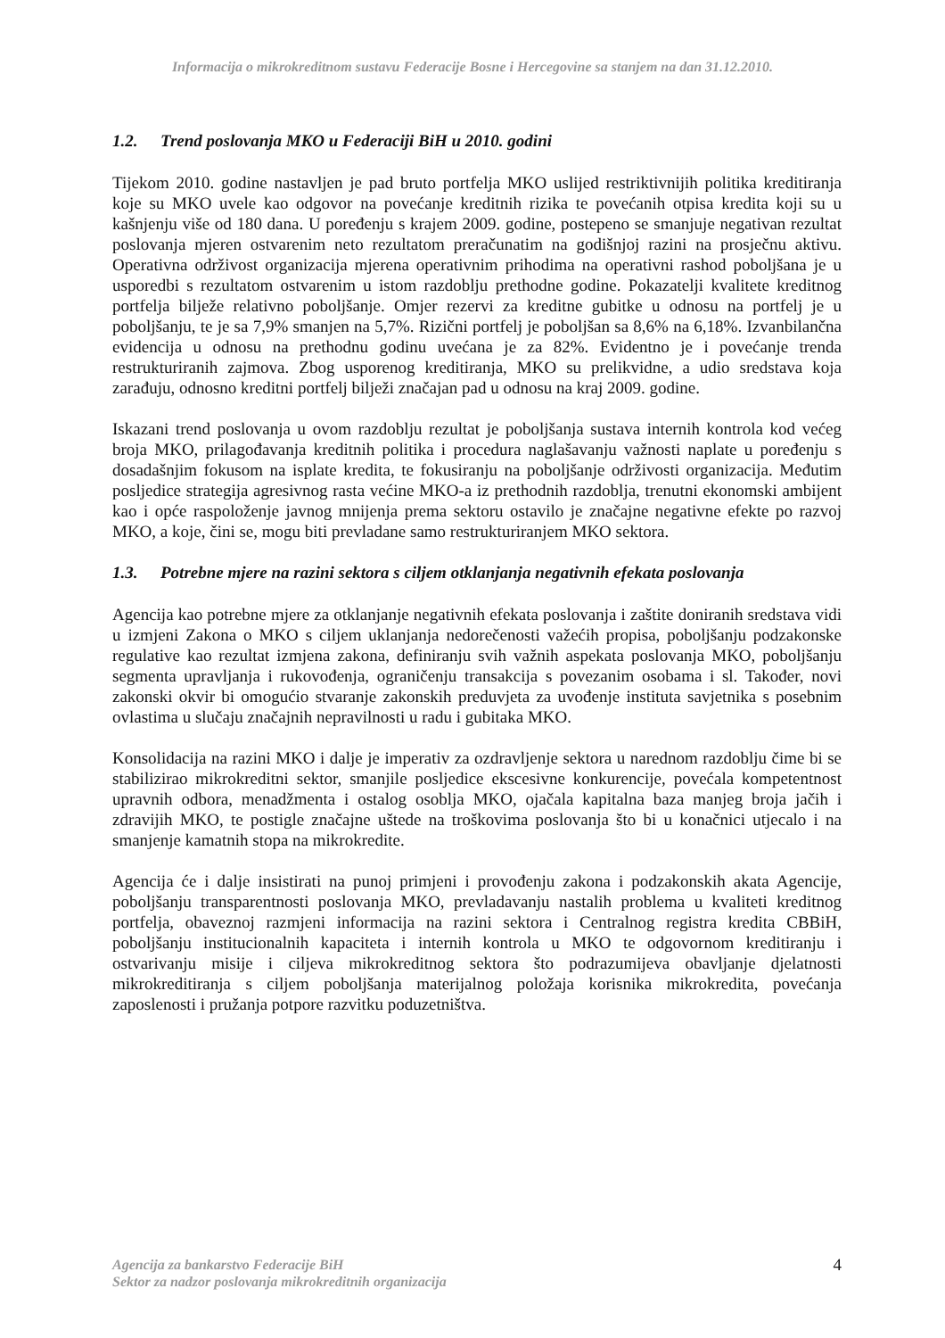Informacija o mikrokreditnom sustavu Federacije Bosne i Hercegovine sa stanjem na dan 31.12.2010.
1.2. Trend poslovanja MKO u Federaciji BiH u 2010. godini
Tijekom 2010. godine nastavljen je pad bruto portfelja MKO uslijed restriktivnijih politika kreditiranja koje su MKO uvele kao odgovor na povećanje kreditnih rizika te povećanih otpisa kredita koji su u kašnjenju više od 180 dana. U poređenju s krajem 2009. godine, postepeno se smanjuje negativan rezultat poslovanja mjeren ostvarenim neto rezultatom preračunatim na godišnjoj razini na prosječnu aktivu. Operativna održivost organizacija mjerena operativnim prihodima na operativni rashod poboljšana je u usporedbi s rezultatom ostvarenim u istom razdoblju prethodne godine. Pokazatelji kvalitete kreditnog portfelja bilježe relativno poboljšanje. Omjer rezervi za kreditne gubitke u odnosu na portfelj je u poboljšanju, te je sa 7,9% smanjen na 5,7%. Rizični portfelj je poboljšan sa 8,6% na 6,18%. Izvanbilančna evidencija u odnosu na prethodnu godinu uvećana je za 82%. Evidentno je i povećanje trenda restrukturiranih zajmova. Zbog usporenog kreditiranja, MKO su prelikvidne, a udio sredstava koja zarađuju, odnosno kreditni portfelj bilježi značajan pad u odnosu na kraj 2009. godine.
Iskazani trend poslovanja u ovom razdoblju rezultat je poboljšanja sustava internih kontrola kod većeg broja MKO, prilagođavanja kreditnih politika i procedura naglašavanju važnosti naplate u poređenju s dosadašnjim fokusom na isplate kredita, te fokusiranju na poboljšanje održivosti organizacija. Međutim posljedice strategija agresivnog rasta većine MKO-a iz prethodnih razdoblja, trenutni ekonomski ambijent kao i opće raspoloženje javnog mnijenja prema sektoru ostavilo je značajne negativne efekte po razvoj MKO, a koje, čini se, mogu biti prevladane samo restrukturiranjem MKO sektora.
1.3. Potrebne mjere na razini sektora s ciljem otklanjanja negativnih efekata poslovanja
Agencija kao potrebne mjere za otklanjanje negativnih efekata poslovanja i zaštite doniranih sredstava vidi u izmjeni Zakona o MKO s ciljem uklanjanja nedorečenosti važećih propisa, poboljšanju podzakonske regulative kao rezultat izmjena zakona, definiranju svih važnih aspekata poslovanja MKO, poboljšanju segmenta upravljanja i rukovođenja, ograničenju transakcija s povezanim osobama i sl. Također, novi zakonski okvir bi omogućio stvaranje zakonskih preduvjeta za uvođenje instituta savjetnika s posebnim ovlastima u slučaju značajnih nepravilnosti u radu i gubitaka MKO.
Konsolidacija na razini MKO i dalje je imperativ za ozdravljenje sektora u narednom razdoblju čime bi se stabilizirao mikrokreditni sektor, smanjile posljedice ekscesivne konkurencije, povećala kompetentnost upravnih odbora, menadžmenta i ostalog osoblja MKO, ojačala kapitalna baza manjeg broja jačih i zdravijih MKO, te postigle značajne uštede na troškovima poslovanja što bi u konačnici utjecalo i na smanjenje kamatnih stopa na mikrokredite.
Agencija će i dalje insistirati na punoj primjeni i provođenju zakona i podzakonskih akata Agencije, poboljšanju transparentnosti poslovanja MKO, prevladavanju nastalih problema u kvaliteti kreditnog portfelja, obaveznoj razmjeni informacija na razini sektora i Centralnog registra kredita CBBiH, poboljšanju institucionalnih kapaciteta i internih kontrola u MKO te odgovornom kreditiranju i ostvarivanju misije i ciljeva mikrokreditnog sektora što podrazumijeva obavljanje djelatnosti mikrokreditiranja s ciljem poboljšanja materijalnog položaja korisnika mikrokredita, povećanja zaposlenosti i pružanja potpore razvitku poduzetništva.
Agencija za bankarstvo Federacije BiH
Sektor za nadzor poslovanja mikrokreditnih organizacija
4